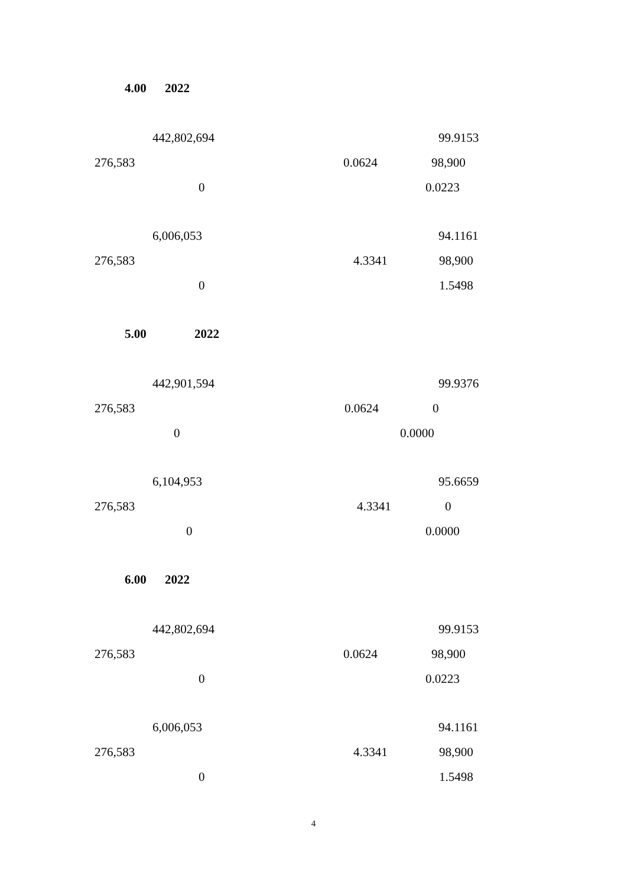4.00 2022
442,802,694 99.9153
276,583 0.0624 98,900
0 0.0223
6,006,053 94.1161
276,583 4.3341 98,900
0 1.5498
5.00 2022
442,901,594 99.9376
276,583 0.0624 0
0 0.0000
6,104,953 95.6659
276,583 4.3341 0
0 0.0000
6.00 2022
442,802,694 99.9153
276,583 0.0624 98,900
0 0.0223
6,006,053 94.1161
276,583 4.3341 98,900
0 1.5498
4